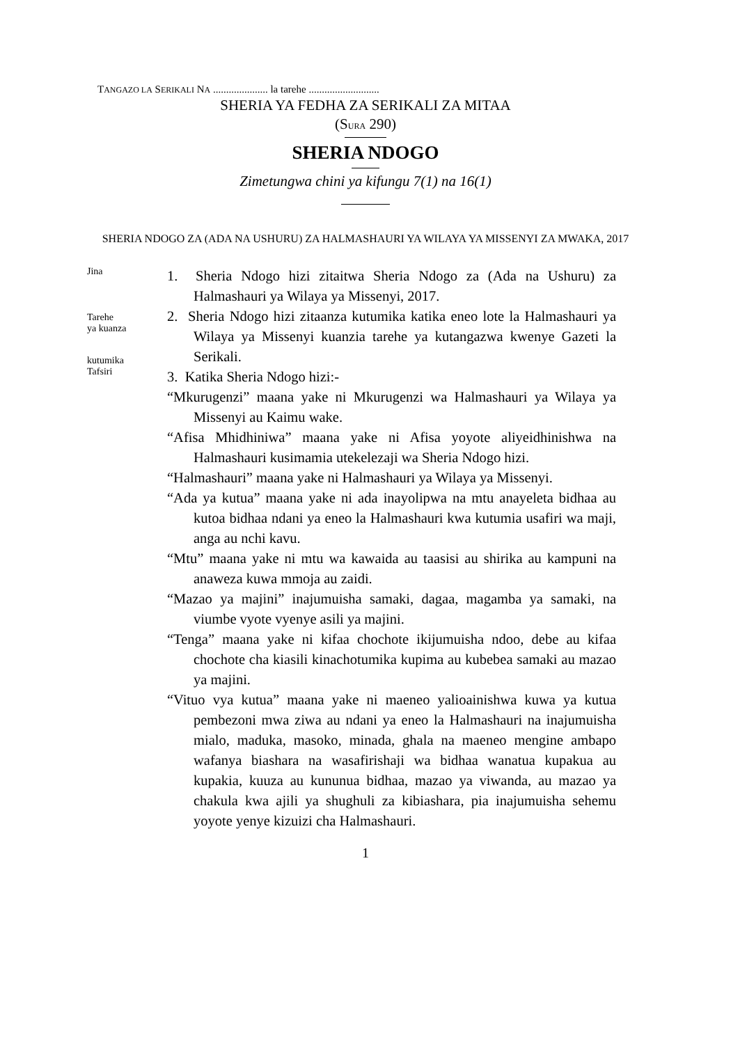TANGAZO LA SERIKALI NA ..................... la tarehe ...........................
SHERIA YA FEDHA ZA SERIKALI ZA MITAA
(SURA 290)
SHERIA NDOGO
Zimetungwa chini ya kifungu 7(1) na 16(1)
SHERIA NDOGO ZA (ADA NA USHURU) ZA HALMASHAURI YA WILAYA YA MISSENYI ZA MWAKA, 2017
Jina
Tarehe
ya kuanza
kutumika
Tafsiri
1. Sheria Ndogo hizi zitaitwa Sheria Ndogo za (Ada na Ushuru) za Halmashauri ya Wilaya ya Missenyi, 2017.
2. Sheria Ndogo hizi zitaanza kutumika katika eneo lote la Halmashauri ya Wilaya ya Missenyi kuanzia tarehe ya kutangazwa kwenye Gazeti la Serikali.
3. Katika Sheria Ndogo hizi:-
“Mkurugenzi” maana yake ni Mkurugenzi wa Halmashauri ya Wilaya ya Missenyi au Kaimu wake.
“Afisa Mhidhiniwa” maana yake ni Afisa yoyote aliyeidhinishwa na Halmashauri kusimamia utekelezaji wa Sheria Ndogo hizi.
“Halmashauri” maana yake ni Halmashauri ya Wilaya ya Missenyi.
“Ada ya kutua” maana yake ni ada inayolipwa na mtu anayeleta bidhaa au kutoa bidhaa ndani ya eneo la Halmashauri kwa kutumia usafiri wa maji, anga au nchi kavu.
“Mtu” maana yake ni mtu wa kawaida au taasisi au shirika au kampuni na anaweza kuwa mmoja au zaidi.
“Mazao ya majini” inajumuisha samaki, dagaa, magamba ya samaki, na viumbe vyote vyenye asili ya majini.
“Tenga” maana yake ni kifaa chochote ikijumuisha ndoo, debe au kifaa chochote cha kiasili kinachotumika kupima au kubebea samaki au mazao ya majini.
“Vituo vya kutua” maana yake ni maeneo yalioainishwa kuwa ya kutua pembezoni mwa ziwa au ndani ya eneo la Halmashauri na inajumuisha mialo, maduka, masoko, minada, ghala na maeneo mengine ambapo wafanya biashara na wasafirishaji wa bidhaa wanatua kupakua au kupakia, kuuza au kununua bidhaa, mazao ya viwanda, au mazao ya chakula kwa ajili ya shughuli za kibiashara, pia inajumuisha sehemu yoyote yenye kizuizi cha Halmashauri.
1